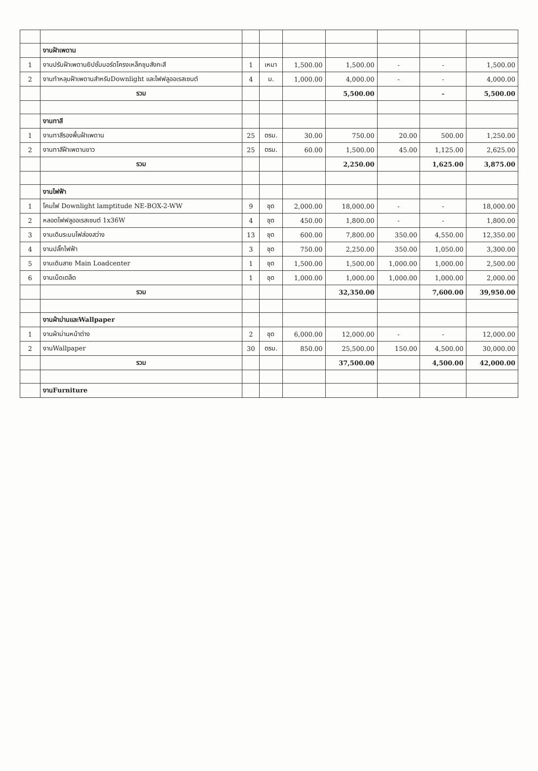| | งานฝ้าเพดาน | | | | | | | |
| 1 | งานปรับฝ้าเพดานยิปซั่มบอร์ดโครงเหล็กชุบสังกะสี | 1 | เหมา | 1,500.00 | 1,500.00 | - | - | 1,500.00 |
| 2 | งานทำหลุมฝ้าเพดานสำหรับDownlight และไฟฟลูออเรสเซนต์ | 4 | ม. | 1,000.00 | 4,000.00 | - | - | 4,000.00 |
| | รวม | | | | 5,500.00 | | - | 5,500.00 |
| | งานทาสี | | | | | | | |
| 1 | งานทาสีรองพื้นฝ้าเพดาน | 25 | ตรม. | 30.00 | 750.00 | 20.00 | 500.00 | 1,250.00 |
| 2 | งานทาสีฝ้าเพดานขาว | 25 | ตรม. | 60.00 | 1,500.00 | 45.00 | 1,125.00 | 2,625.00 |
| | รวม | | | | 2,250.00 | | 1,625.00 | 3,875.00 |
| | งานไฟฟ้า | | | | | | | |
| 1 | โคมไฟ Downlight lamptitude NE-BOX-2-WW | 9 | ชุด | 2,000.00 | 18,000.00 | - | - | 18,000.00 |
| 2 | หลอดไฟฟลูออเรสเซนต์ 1x36W | 4 | ชุด | 450.00 | 1,800.00 | - | - | 1,800.00 |
| 3 | งานเดินระบบไฟส่องสว่าง | 13 | ชุด | 600.00 | 7,800.00 | 350.00 | 4,550.00 | 12,350.00 |
| 4 | งานปลั๊กไฟฟ้า | 3 | ชุด | 750.00 | 2,250.00 | 350.00 | 1,050.00 | 3,300.00 |
| 5 | งานเดินสาย Main Loadcenter | 1 | ชุด | 1,500.00 | 1,500.00 | 1,000.00 | 1,000.00 | 2,500.00 |
| 6 | งานเบ็ดเตล็ด | 1 | ชุด | 1,000.00 | 1,000.00 | 1,000.00 | 1,000.00 | 2,000.00 |
| | รวม | | | | 32,350.00 | | 7,600.00 | 39,950.00 |
| | งานผ้าม่านและWallpaper | | | | | | | |
| 1 | งานผ้าม่านหน้าต่าง | 2 | ชุด | 6,000.00 | 12,000.00 | - | - | 12,000.00 |
| 2 | งานWallpaper | 30 | ตรม. | 850.00 | 25,500.00 | 150.00 | 4,500.00 | 30,000.00 |
| | รวม | | | | 37,500.00 | | 4,500.00 | 42,000.00 |
| | งานFurniture | | | | | | | |